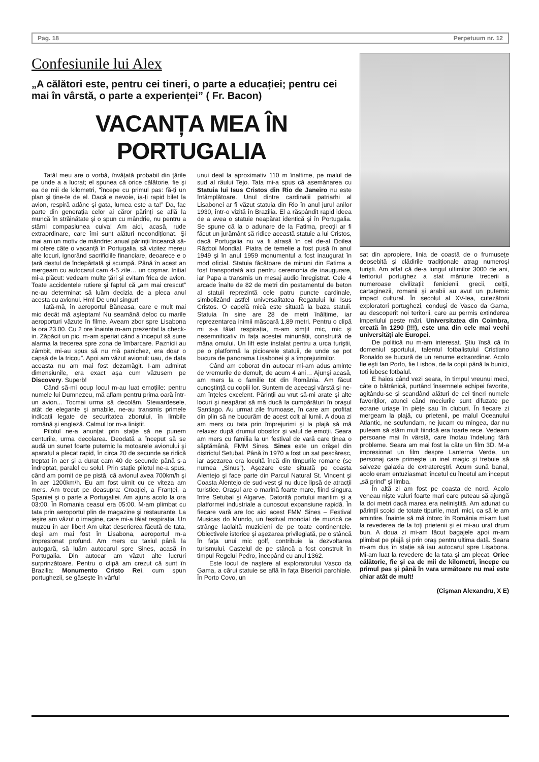Pag. 18 Perpetuum nr. 12
Confesiunile lui Alex
„A călători este, pentru cei tineri, o parte a educației; pentru cei mai în vârstă, o parte a experienței” ( Fr. Bacon)
VACANȚA MEA ÎN PORTUGALIA
Tatăl meu are o vorbă, învățată probabil din țările pe unde a a lucrat; el spunea că orice călătorie, fie şi ea de mii de kilometri, “începe cu primul pas: fă-ți un plan și ține-te de el. Dacă e nevoie, ia-ți rapid bilet la avion, respiră adânc şi gata, lumea este a ta!” Da, fac parte din generația celor ai căror părinți se află la muncă în străinătate şi o spun cu mândrie, nu pentru a stârni compasiunea cuiva! Am aici, acasă, rude extraordinare, care îmi sunt alături necondiționat. Şi mai am un motiv de mândrie: anual părinții încearcă să-mi ofere câte o vacanță în Portugalia, să vizitez mereu alte locuri, ignorând sacrificiile financiare, deoarece e o țară destul de îndepărtată şi scumpă. Până în acest an mergeam cu autocarul cam 4-5 zile… un coşmar. Inițial mi-a plăcut: vedeam multe țări şi evitam frica de avion. Toate accidentele rutiere şi faptul că „am mai crescut” ne-au determinat să luăm decizia de a pleca anul acesta cu avionul. Hm! De unul singur!
Iată-mă, în aeroportul Băneasa, care e mult mai mic decât mă aşteptam! Nu seamănă deloc cu marile aeroporturi văzute în filme. Aveam zbor spre Lisabona la ora 23.00. Cu 2 ore înainte m-am prezentat la check-in. Zăpăcit un pic, m-am speriat când a început să sune alarma la trecerea spre zona de îmbarcare. Paznicii au zâmbit, mi-au spus să nu mă panichez, era doar o capsă de la tricou”. Apoi am văzut avionul: uau, de data aceasta nu am mai fost dezamăgit. I-am admirat dimensiunile, era exact aşa cum văzusem pe Discovery. Superb!
Când să-mi ocup locul m-au luat emoțiile: pentru numele lui Dumnezeu, mă aflam pentru prima oară într-un avion... Tocmai urma să decolăm. Stewardesele, atât de elegante şi amabile, ne-au transmis primele indicații legate de securitatea zborului, în limbile română şi engleză. Calmul lor m-a liniştit.
Pilotul ne-a anunțat prin stație să ne punem centurile, urma decolarea. Deodată a început să se audă un sunet foarte puternic la motoarele avionului şi aparatul a plecat rapid, în circa 20 de secunde se ridică treptat în aer şi a durat cam 40 de secunde până s-a îndreptat, paralel cu solul. Prin stație pilotul ne-a spus, când am pornit de pe pistă, că avionul avea 700km/h şi în aer 1200km/h. Eu am fost uimit cu ce viteza am mers. Am trecut pe deasupra: Croației, a Franței, a Spaniei şi o parte a Portugaliei. Am ajuns acolo la ora 03:00. În Romania ceasul era 05:00. M-am plimbat cu tata prin aeroportul plin de magazine şi restaurante. La ieşire am văzut o imagine, care mi-a tăiat respirația. Un muzeu în aer liber! Am uitat descrierea făcută de tata, deşi am mai fost în Lisabona, aeroportul m-a impresionat profund. Am mers cu taxiul până la autogară, să luăm autocarul spre Sines, acasă în Portugalia. Din autocar am văzut alte lucruri surprinzătoare. Pentru o clipă am crezut că sunt în Brazilia: Monumento Cristo Rei, cum spun portughezii, se găseşte în vârful
unui deal la aproximativ 110 m înaltime, pe malul de sud al râului Tejo. Tata mi-a spus că asemănarea cu Statuia lui Isus Cristos din Rio de Janeiro nu este întâmplătoare. Unul dintre cardinalii patriarhi al Lisabonei ar fi văzut statuia din Rio în anul jurul anilor 1930, într-o vizită în Brazilia. El a răspândit rapid ideea de a avea o statuie neapărat identică şi în Portugalia. Se spune că la o adunare de la Fatima, preoții ar fi făcut un jurământ să ridice această statuie a lui Cristos, dacă Portugalia nu va fi atrasă în cel de-al Doilea Război Mondial. Piatra de temelie a fost pusă în anul 1949 şi în anul 1959 monumentul a fost inaugurat în mod oficial. Statuia făcătoare de minuni din Fatima a fost transportată aici pentru ceremonia de inaugurare, iar Papa a transmis un mesaj audio înregistrat. Cele 4 arcade înalte de 82 de metri din postamentul de beton al statuii reprezintă cele patru puncte cardinale, simbolizând astfel universalitatea Regatului lui Isus Cristos. O capelă mică este situată la baza statuii. Statuia în sine are 28 de metri înălțime, iar reprezentarea inimii măsoară 1,89 metri. Pentru o clipă mi s-a tăiat respirația, m-am simțit mic, mic şi nesemnificativ în fața acestei minunății, construită de mâna omului. Un lift este instalat pentru a urca turiştii, pe o platformă la picioarele statuii, de unde se pot bucura de panorama Lisabonei şi a împrejurimilor.
Când am coborat din autocar mi-am adus aminte de vremurile de demult, de acum 4 ani… Ajunşi acasă, am mers la o familie tot din România. Am făcut cunoştință cu copiii lor. Suntem de aceeaşi vârstă şi ne-am înțeles excelent. Părinții au vrut să-mi arate şi alte locuri şi neapărat să mă ducă la cumpărături în oraşul Santiago. Au urmat zile frumoase, în care am profitat din plin să ne bucurăm de acest colț al lumii. A doua zi am mers cu tata prin împrejurimi şi la plajă să mă relaxez după drumul obositor şi valul de emoții. Seara am mers cu familia la un festival de vară care ținea o săptămână, FMM Sines. Sines este un orăşel din districtul Setubal. Până în 1970 a fost un sat pescăresc, iar aşezarea era locuită încă din timpurile romane (se numea „Sinus”). Aşezare este situată pe coasta Alentejo şi face parte din Parcul Natural St. Vincent şi Coasta Alentejo de sud-vest şi nu duce lipsă de atracții turistice. Oraşul are o marină foarte mare, fiind singura între Setubal şi Algarve. Datorită portului maritim şi a platformei industriale a cunoscut expansiune rapidă. În fiecare vară are loc aici acest FMM Sines – Festival Musicas do Mundo, un festival mondial de muzică ce strânge laolaltă muzicieni de pe toate continentele. Obiectivele istorice şi aşezarea privilegiată, pe o stâncă în fața unui mic golf, contribuie la dezvoltarea turismului. Castelul de pe stâncă a fost construit în timpul Regelui Pedro, începând cu anul 1362.
Este locul de naştere al exploratorului Vasco da Gama, a cărui statuie se află în fața Bisericii parohiale. În Porto Covo, un
sat din apropiere, linia de coastă de o frumusețe deosebită şi clădirile tradiționale atrag numeroşi turişti. Am aflat că de-a lungul ultimilor 3000 de ani, teritoriul portughez a stat mărturie trecerii a numeroase civilizații: fenicienii, grecii, celții, cartaginezii, romanii şi arabii au avut un puternic impact cultural. În secolul al XV-lea, cutezătorii exploratori portughezi, conduşi de Vasco da Gama, au descoperit noi teritorii, care au permis extinderea imperiului peste mări. Universitatea din Coimbra, creată în 1290 (!!!), este una din cele mai vechi universități ale Europei.
De politică nu m-am interesat. Ştiu însă că în domeniul sportului, talentul fotbalistului Cristiano Ronaldo se bucură de un renume extraordinar. Acolo fie eşti fan Porto, fie Lisboa, de la copii până la bunici, toți iubesc fotbalul.
E haios când vezi seara, în timpul vreunui meci, câte o bătrânică, purtând însemnele echipei favorite, agitându-se şi scandând alături de cei tineri numele favoriților, atunci când meciurile sunt difuzate pe ecrane uriaşe în piețe sau în cluburi. În fiecare zi mergeam la plajă, cu prietenii, pe malul Oceanului Atlantic, ne scufundam, ne jucam cu mingea, dar nu puteam să stăm mult fiindcă era foarte rece. Vedeam persoane mai în vârstă, care înotau îndelung fără probleme. Seara am mai fost la câte un film 3D. M-a impresionat un film despre Lanterna Verde, un personaj care primeşte un inel magic şi trebuie să salveze galaxia de extratereştri. Acum sună banal, acolo eram entuziasmat: încetul cu încetul am început „să prind” şi limba.
În altă zi am fost pe coasta de nord. Acolo veneau nişte valuri foarte mari care puteau să ajungă la doi metri dacă marea era neliniştită. Am adunat cu părinții scoici de totate tipurile, mari, mici, ca să le am amintire. Înainte să mă întorc în România mi-am luat la revederea de la toți prietenii şi ei mi-au urat drum bun. A doua zi mi-am făcut bagajele apoi m-am plimbat pe plajă şi prin oraş pentru ultima dată. Seara m-am dus în stație să iau autocarul spre Lisabona. Mi-am luat la revedere de la tata şi am plecat. Orice călătorie, fie şi ea de mii de kilometri, începe cu primul pas şi până în vara următoare nu mai este chiar atât de mult!
(Cişman Alexandru, X E)